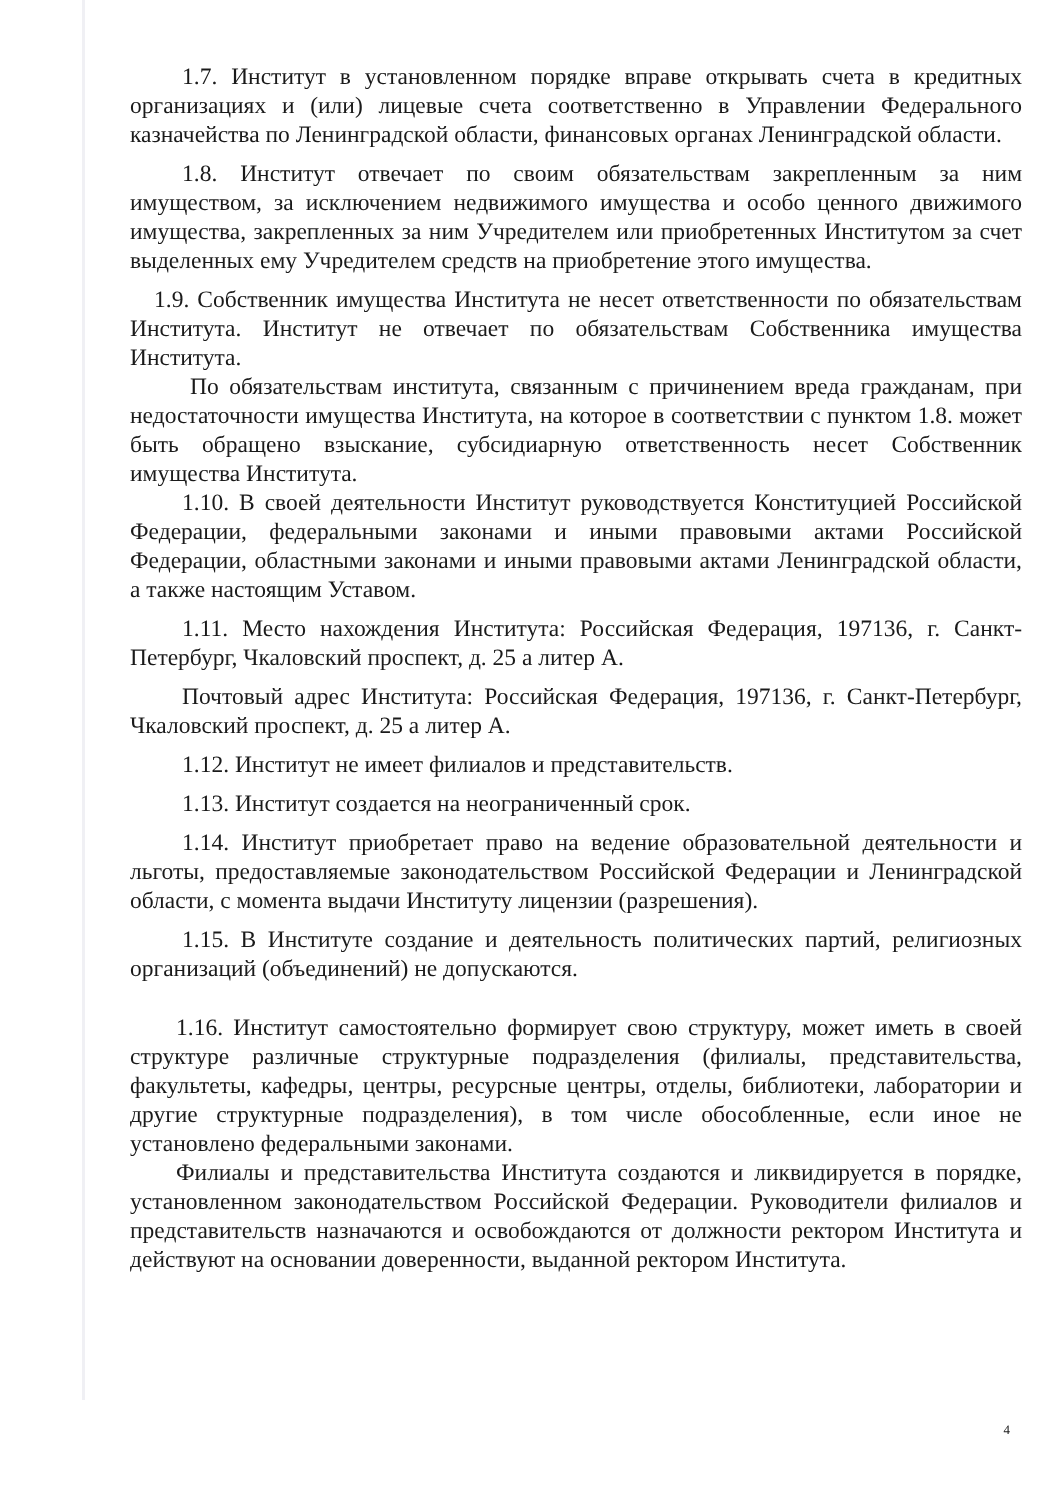1.7. Институт в установленном порядке вправе открывать счета в кредитных организациях и (или) лицевые счета соответственно в Управлении Федерального казначейства по Ленинградской области, финансовых органах Ленинградской области.
1.8. Институт отвечает по своим обязательствам закрепленным за ним имуществом, за исключением недвижимого имущества и особо ценного движимого имущества, закрепленных за ним Учредителем или приобретенных Институтом за счет выделенных ему Учредителем средств на приобретение этого имущества.
1.9. Собственник имущества Института не несет ответственности по обязательствам Института. Институт не отвечает по обязательствам Собственника имущества Института.
По обязательствам института, связанным с причинением вреда гражданам, при недостаточности имущества Института, на которое в соответствии с пунктом 1.8. может быть обращено взыскание, субсидиарную ответственность несет Собственник имущества Института.
1.10. В своей деятельности Институт руководствуется Конституцией Российской Федерации, федеральными законами и иными правовыми актами Российской Федерации, областными законами и иными правовыми актами Ленинградской области, а также настоящим Уставом.
1.11. Место нахождения Института: Российская Федерация, 197136, г. Санкт-Петербург, Чкаловский проспект, д. 25 а литер А.
Почтовый адрес Института: Российская Федерация, 197136, г. Санкт-Петербург, Чкаловский проспект, д. 25 а литер А.
1.12. Институт не имеет филиалов и представительств.
1.13. Институт создается на неограниченный срок.
1.14. Институт приобретает право на ведение образовательной деятельности и льготы, предоставляемые законодательством Российской Федерации и Ленинградской области, с момента выдачи Институту лицензии (разрешения).
1.15. В Институте создание и деятельность политических партий, религиозных организаций (объединений) не допускаются.
1.16. Институт самостоятельно формирует свою структуру, может иметь в своей структуре различные структурные подразделения (филиалы, представительства, факультеты, кафедры, центры, ресурсные центры, отделы, библиотеки, лаборатории и другие структурные подразделения), в том числе обособленные, если иное не установлено федеральными законами.
Филиалы и представительства Института создаются и ликвидируется в порядке, установленном законодательством Российской Федерации. Руководители филиалов и представительств назначаются и освобождаются от должности ректором Института и действуют на основании доверенности, выданной ректором Института.
4